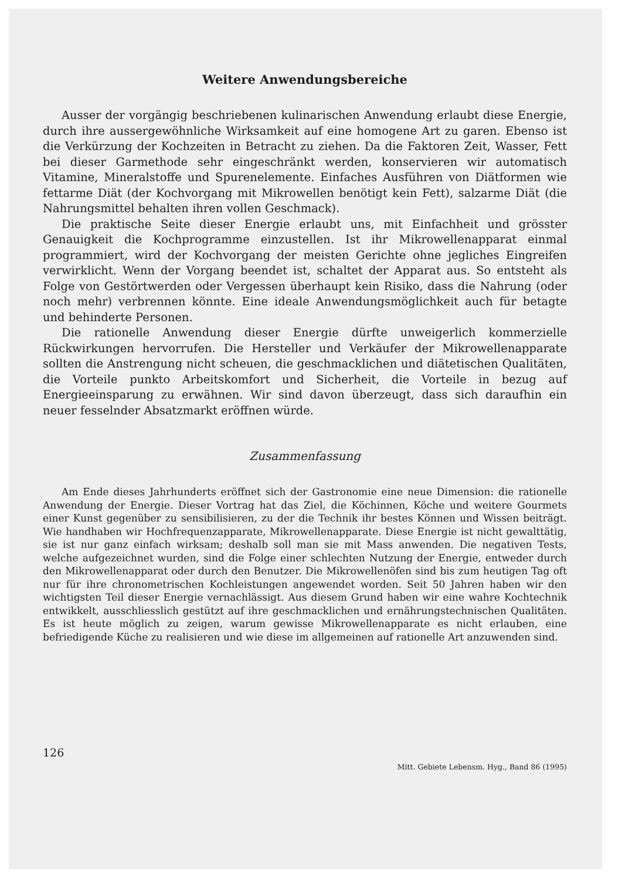Weitere Anwendungsbereiche
Ausser der vorgängig beschriebenen kulinarischen Anwendung erlaubt diese Energie, durch ihre aussergewöhnliche Wirksamkeit auf eine homogene Art zu garen. Ebenso ist die Verkürzung der Kochzeiten in Betracht zu ziehen. Da die Faktoren Zeit, Wasser, Fett bei dieser Garmethode sehr eingeschränkt werden, konservieren wir automatisch Vitamine, Mineralstoffe und Spurenelemente. Einfaches Ausführen von Diätformen wie fettarme Diät (der Kochvorgang mit Mikrowellen benötigt kein Fett), salzarme Diät (die Nahrungsmittel behalten ihren vollen Geschmack).
Die praktische Seite dieser Energie erlaubt uns, mit Einfachheit und grösster Genauigkeit die Kochprogramme einzustellen. Ist ihr Mikrowellenapparat einmal programmiert, wird der Kochvorgang der meisten Gerichte ohne jegliches Eingreifen verwirklicht. Wenn der Vorgang beendet ist, schaltet der Apparat aus. So entsteht als Folge von Gestörtwerden oder Vergessen überhaupt kein Risiko, dass die Nahrung (oder noch mehr) verbrennen könnte. Eine ideale Anwendungsmöglichkeit auch für betagte und behinderte Personen.
Die rationelle Anwendung dieser Energie dürfte unweigerlich kommerzielle Rückwirkungen hervorrufen. Die Hersteller und Verkäufer der Mikrowellenapparate sollten die Anstrengung nicht scheuen, die geschmacklichen und diätetischen Qualitäten, die Vorteile punkto Arbeitskomfort und Sicherheit, die Vorteile in bezug auf Energieeinsparung zu erwähnen. Wir sind davon überzeugt, dass sich daraufhin ein neuer fesselnder Absatzmarkt eröffnen würde.
Zusammenfassung
Am Ende dieses Jahrhunderts eröffnet sich der Gastronomie eine neue Dimension: die rationelle Anwendung der Energie. Dieser Vortrag hat das Ziel, die Köchinnen, Köche und weitere Gourmets einer Kunst gegenüber zu sensibilisieren, zu der die Technik ihr bestes Können und Wissen beiträgt. Wie handhaben wir Hochfrequenzapparate, Mikrowellenapparate. Diese Energie ist nicht gewalttätig, sie ist nur ganz einfach wirksam; deshalb soll man sie mit Mass anwenden. Die negativen Tests, welche aufgezeichnet wurden, sind die Folge einer schlechten Nutzung der Energie, entweder durch den Mikrowellenapparat oder durch den Benutzer. Die Mikrowellenöfen sind bis zum heutigen Tag oft nur für ihre chronometrischen Kochleistungen angewendet worden. Seit 50 Jahren haben wir den wichtigsten Teil dieser Energie vernachlässigt. Aus diesem Grund haben wir eine wahre Kochtechnik entwikkelt, ausschliesslich gestützt auf ihre geschmacklichen und ernährungstechnischen Qualitäten. Es ist heute möglich zu zeigen, warum gewisse Mikrowellenapparate es nicht erlauben, eine befriedigende Küche zu realisieren und wie diese im allgemeinen auf rationelle Art anzuwenden sind.
126
Mitt. Gebiete Lebensm. Hyg., Band 86 (1995)